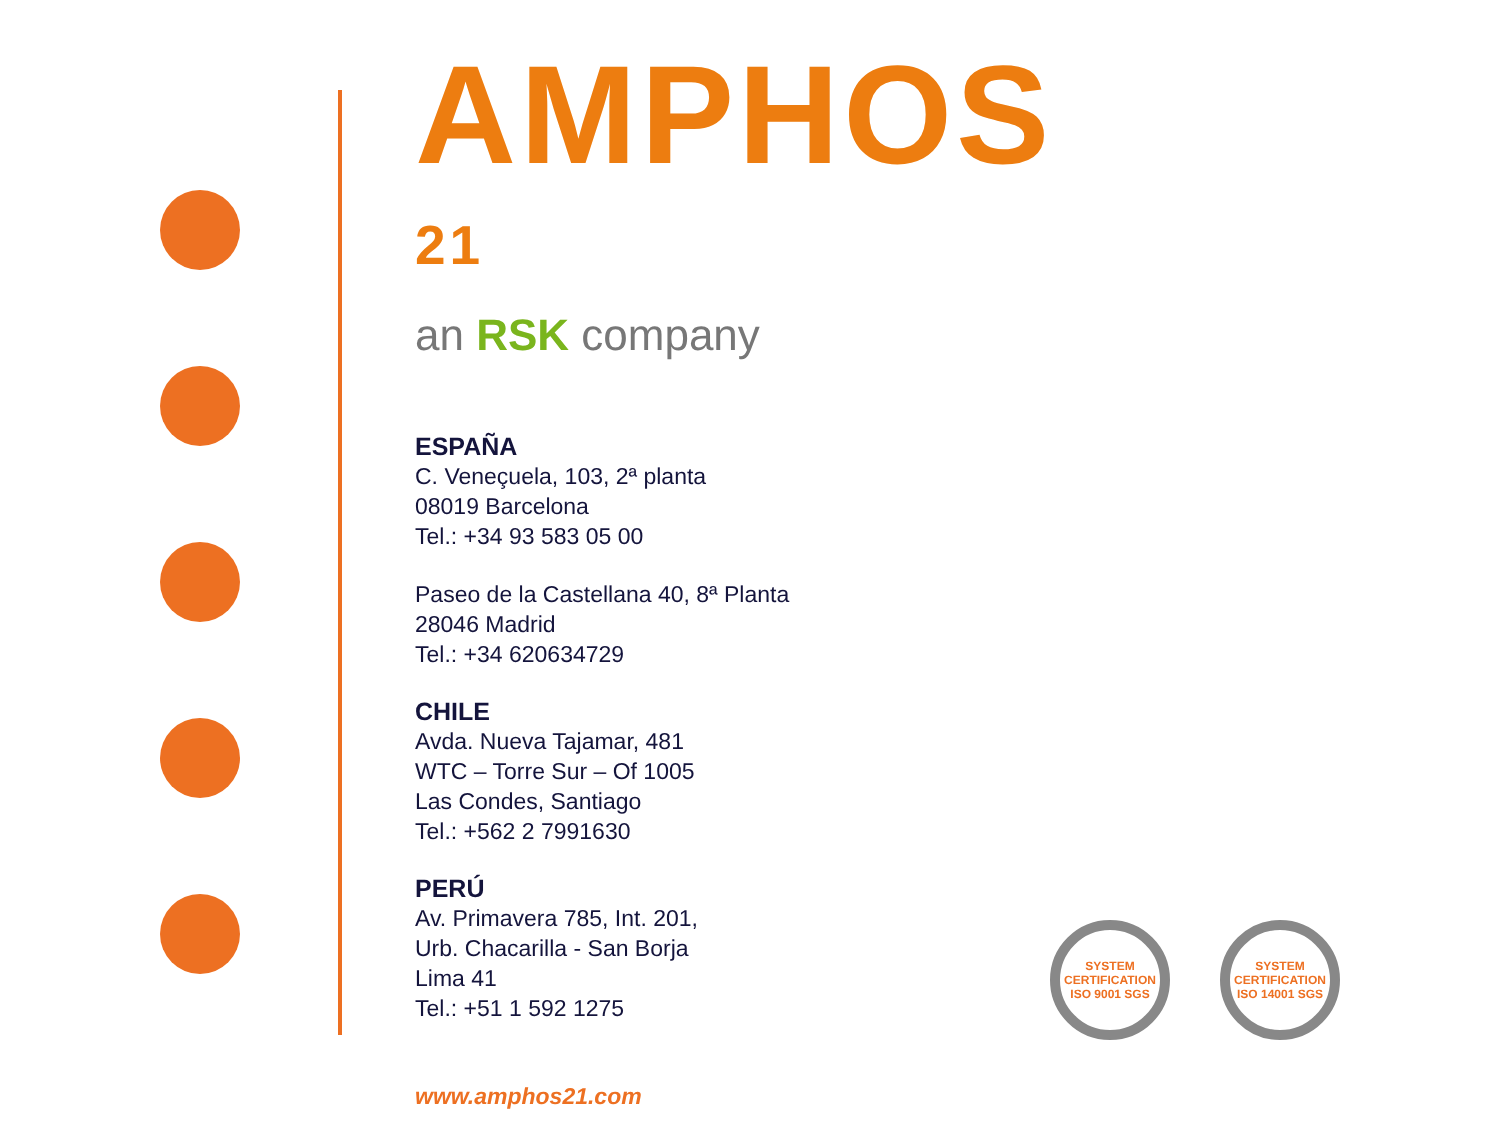AMPHOS <sup>21</sup>
an RSK company
ESPAÑA
C. Veneçuela, 103, 2ª planta
08019 Barcelona
Tel.: +34 93 583 05 00
Paseo de la Castellana 40, 8ª Planta
28046 Madrid
Tel.: +34 620634729
CHILE
Avda. Nueva Tajamar, 481
WTC – Torre Sur – Of 1005
Las Condes, Santiago
Tel.: +562 2 7991630
PERÚ
Av. Primavera 785, Int. 201,
Urb. Chacarilla - San Borja
Lima 41
Tel.: +51 1 592 1275
www.amphos21.com
SYSTEM CERTIFICATION ISO 9001 SGS
SYSTEM CERTIFICATION ISO 14001 SGS